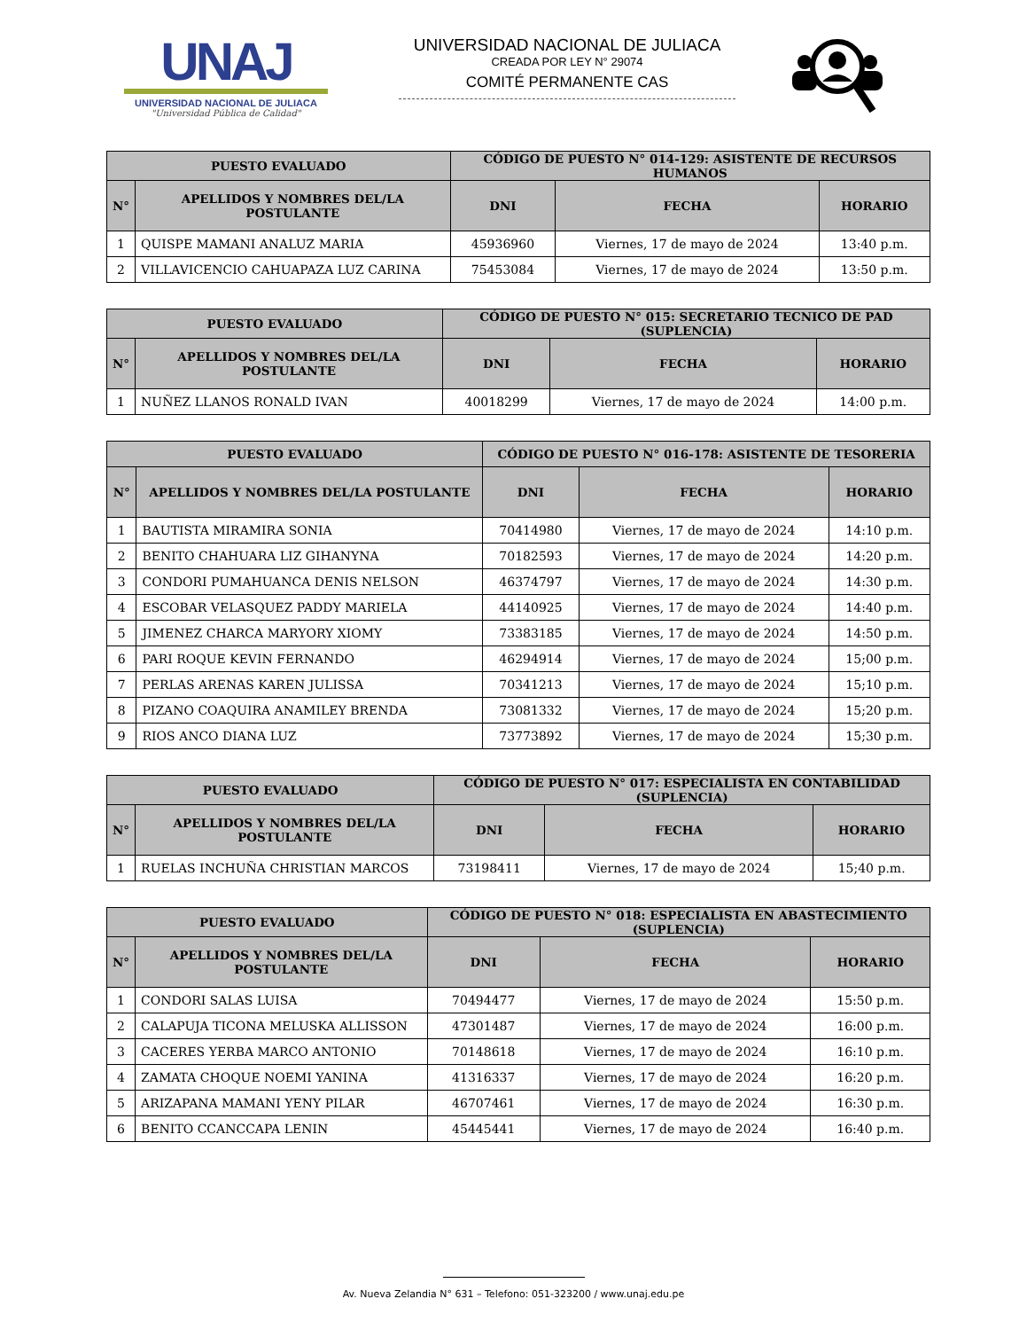UNAJ
UNIVERSIDAD NACIONAL DE JULIACA
"Universidad Pública de Calidad"
UNIVERSIDAD NACIONAL DE JULIACA
CREADA POR LEY N° 29074
COMITÉ PERMANENTE CAS
| PUESTO EVALUADO | | CÓDIGO DE PUESTO N° 014-129: ASISTENTE DE RECURSOS HUMANOS | | |
| --- | --- | --- | --- | --- |
| N° | APELLIDOS Y NOMBRES DEL/LA POSTULANTE | DNI | FECHA | HORARIO |
| 1 | QUISPE MAMANI ANALUZ MARIA | 45936960 | Viernes, 17 de mayo de 2024 | 13:40 p.m. |
| 2 | VILLAVICENCIO CAHUAPAZA LUZ CARINA | 75453084 | Viernes, 17 de mayo de 2024 | 13:50 p.m. |
| PUESTO EVALUADO | | CÓDIGO DE PUESTO N° 015: SECRETARIO TECNICO DE PAD (SUPLENCIA) | | |
| --- | --- | --- | --- | --- |
| N° | APELLIDOS Y NOMBRES DEL/LA POSTULANTE | DNI | FECHA | HORARIO |
| 1 | NUÑEZ LLANOS RONALD IVAN | 40018299 | Viernes, 17 de mayo de 2024 | 14:00 p.m. |
| PUESTO EVALUADO | | CÓDIGO DE PUESTO N° 016-178: ASISTENTE DE TESORERIA | | |
| --- | --- | --- | --- | --- |
| N° | APELLIDOS Y NOMBRES DEL/LA POSTULANTE | DNI | FECHA | HORARIO |
| 1 | BAUTISTA MIRAMIRA SONIA | 70414980 | Viernes, 17 de mayo de 2024 | 14:10 p.m. |
| 2 | BENITO CHAHUARA LIZ GIHANYNA | 70182593 | Viernes, 17 de mayo de 2024 | 14:20 p.m. |
| 3 | CONDORI PUMAHUANCA DENIS NELSON | 46374797 | Viernes, 17 de mayo de 2024 | 14:30 p.m. |
| 4 | ESCOBAR VELASQUEZ PADDY MARIELA | 44140925 | Viernes, 17 de mayo de 2024 | 14:40 p.m. |
| 5 | JIMENEZ CHARCA MARYORY XIOMY | 73383185 | Viernes, 17 de mayo de 2024 | 14:50 p.m. |
| 6 | PARI ROQUE KEVIN FERNANDO | 46294914 | Viernes, 17 de mayo de 2024 | 15;00 p.m. |
| 7 | PERLAS ARENAS KAREN JULISSA | 70341213 | Viernes, 17 de mayo de 2024 | 15;10 p.m. |
| 8 | PIZANO COAQUIRA ANAMILEY BRENDA | 73081332 | Viernes, 17 de mayo de 2024 | 15;20 p.m. |
| 9 | RIOS ANCO DIANA LUZ | 73773892 | Viernes, 17 de mayo de 2024 | 15;30 p.m. |
| PUESTO EVALUADO | | CÓDIGO DE PUESTO N° 017: ESPECIALISTA EN CONTABILIDAD (SUPLENCIA) | | |
| --- | --- | --- | --- | --- |
| N° | APELLIDOS Y NOMBRES DEL/LA POSTULANTE | DNI | FECHA | HORARIO |
| 1 | RUELAS INCHUÑA CHRISTIAN MARCOS | 73198411 | Viernes, 17 de mayo de 2024 | 15;40 p.m. |
| PUESTO EVALUADO | | CÓDIGO DE PUESTO N° 018: ESPECIALISTA EN ABASTECIMIENTO (SUPLENCIA) | | |
| --- | --- | --- | --- | --- |
| N° | APELLIDOS Y NOMBRES DEL/LA POSTULANTE | DNI | FECHA | HORARIO |
| 1 | CONDORI SALAS LUISA | 70494477 | Viernes, 17 de mayo de 2024 | 15:50 p.m. |
| 2 | CALAPUJA TICONA MELUSKA ALLISSON | 47301487 | Viernes, 17 de mayo de 2024 | 16:00 p.m. |
| 3 | CACERES YERBA MARCO ANTONIO | 70148618 | Viernes, 17 de mayo de 2024 | 16:10 p.m. |
| 4 | ZAMATA CHOQUE NOEMI YANINA | 41316337 | Viernes, 17 de mayo de 2024 | 16:20 p.m. |
| 5 | ARIZAPANA MAMANI YENY PILAR | 46707461 | Viernes, 17 de mayo de 2024 | 16:30 p.m. |
| 6 | BENITO CCANCCAPA LENIN | 45445441 | Viernes, 17 de mayo de 2024 | 16:40 p.m. |
Av. Nueva Zelandia N° 631 – Telefono: 051-323200 / www.unaj.edu.pe